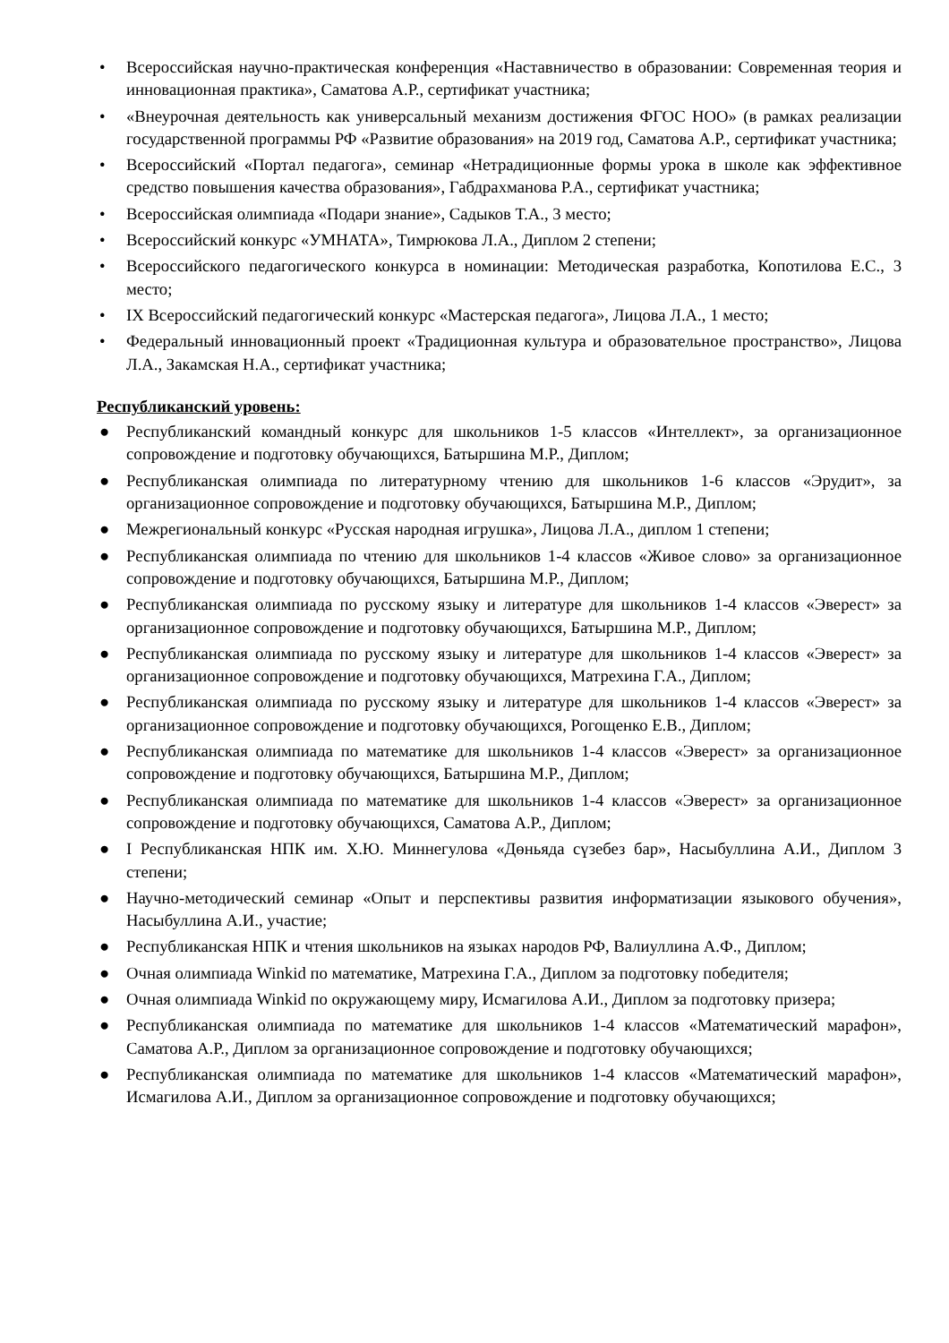• Всероссийская научно-практическая конференция «Наставничество в образовании: Современная теория и инновационная практика», Саматова А.Р., сертификат участника;
• «Внеурочная деятельность как универсальный механизм достижения ФГОС НОО» (в рамках реализации государственной программы РФ «Развитие образования» на 2019 год, Саматова А.Р., сертификат участника;
• Всероссийский «Портал педагога», семинар «Нетрадиционные формы урока в школе как эффективное средство повышения качества образования», Габдрахманова Р.А., сертификат участника;
• Всероссийская олимпиада «Подари знание», Садыков Т.А., 3 место;
• Всероссийский конкурс «УМНАТА», Тимрюкова Л.А., Диплом 2 степени;
• Всероссийского педагогического конкурса в номинации: Методическая разработка, Копотилова Е.С., 3 место;
• IX Всероссийский педагогический конкурс «Мастерская педагога», Лицова Л.А., 1 место;
• Федеральный инновационный проект «Традиционная культура и образовательное пространство», Лицова Л.А., Закамская Н.А., сертификат участника;
Республиканский уровень:
● Республиканский командный конкурс для школьников 1-5 классов «Интеллект», за организационное сопровождение и подготовку обучающихся, Батыршина М.Р., Диплом;
● Республиканская олимпиада по литературному чтению для школьников 1-6 классов «Эрудит», за организационное сопровождение и подготовку обучающихся, Батыршина М.Р., Диплом;
● Межрегиональный конкурс «Русская народная игрушка», Лицова Л.А., диплом 1 степени;
● Республиканская олимпиада по чтению для школьников 1-4 классов «Живое слово» за организационное сопровождение и подготовку обучающихся, Батыршина М.Р., Диплом;
● Республиканская олимпиада по русскому языку и литературе для школьников 1-4 классов «Эверест» за организационное сопровождение и подготовку обучающихся, Батыршина М.Р., Диплом;
● Республиканская олимпиада по русскому языку и литературе для школьников 1-4 классов «Эверест» за организационное сопровождение и подготовку обучающихся, Матрехина Г.А., Диплом;
● Республиканская олимпиада по русскому языку и литературе для школьников 1-4 классов «Эверест» за организационное сопровождение и подготовку обучающихся, Рогощенко Е.В., Диплом;
● Республиканская олимпиада по математике для школьников 1-4 классов «Эверест» за организационное сопровождение и подготовку обучающихся, Батыршина М.Р., Диплом;
● Республиканская олимпиада по математике для школьников 1-4 классов «Эверест» за организационное сопровождение и подготовку обучающихся, Саматова А.Р., Диплом;
● I Республиканская НПК им. Х.Ю. Миннегулова «Дөньяда сүзебез бар», Насыбуллина А.И., Диплом 3 степени;
● Научно-методический семинар «Опыт и перспективы развития информатизации языкового обучения», Насыбуллина А.И., участие;
● Республиканская НПК и чтения школьников на языках народов РФ, Валиуллина А.Ф., Диплом;
● Очная олимпиада Winkid по математике, Матрехина Г.А., Диплом за подготовку победителя;
● Очная олимпиада Winkid по окружающему миру, Исмагилова А.И., Диплом за подготовку призера;
● Республиканская олимпиада по математике для школьников 1-4 классов «Математический марафон», Саматова А.Р., Диплом за организационное сопровождение и подготовку обучающихся;
● Республиканская олимпиада по математике для школьников 1-4 классов «Математический марафон», Исмагилова А.И., Диплом за организационное сопровождение и подготовку обучающихся;